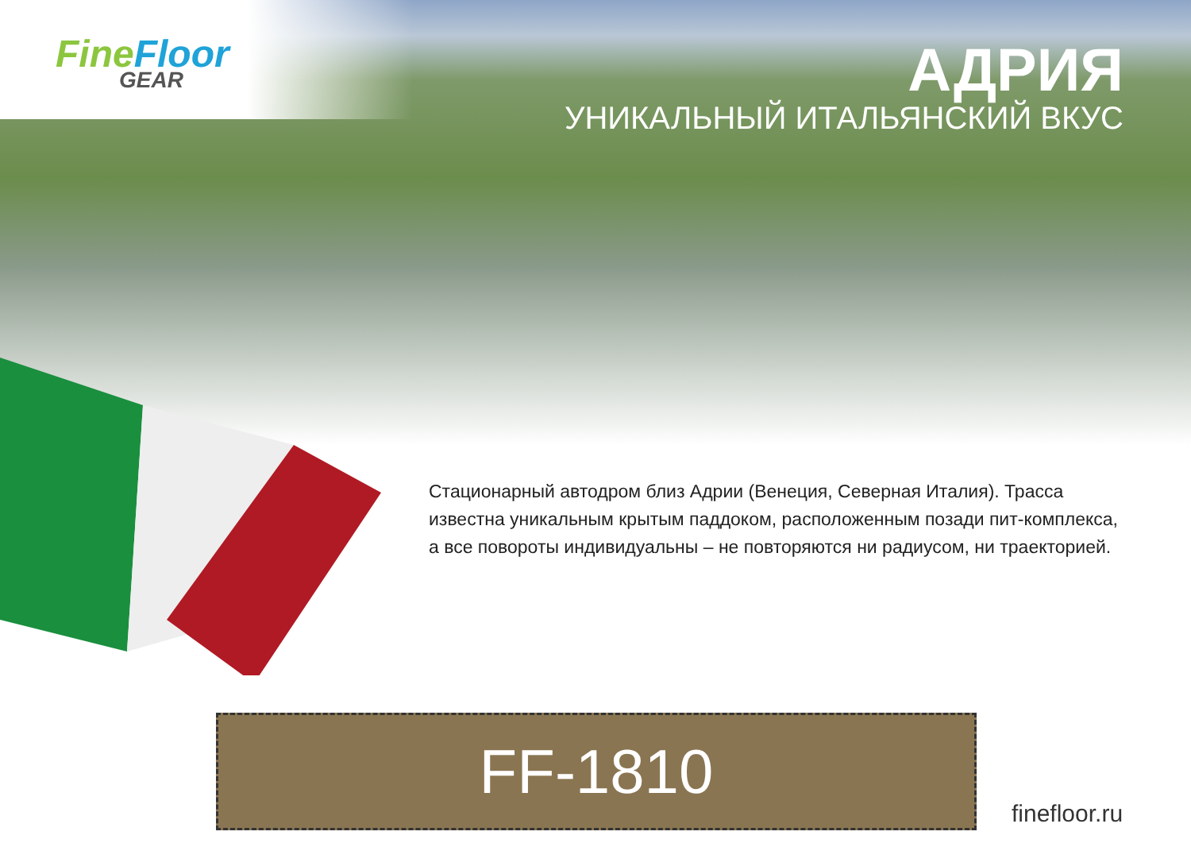Fine Floor
GEAR
АДРИЯ
УНИКАЛЬНЫЙ ИТАЛЬЯНСКИЙ ВКУС
Стационарный автодром близ Адрии (Венеция, Северная Италия). Трасса известна уникальным крытым паддоком, расположенным позади пит-комплекса, а все повороты индивидуальны – не повторяются ни радиусом, ни траекторией.
FF-1810
finefloor.ru